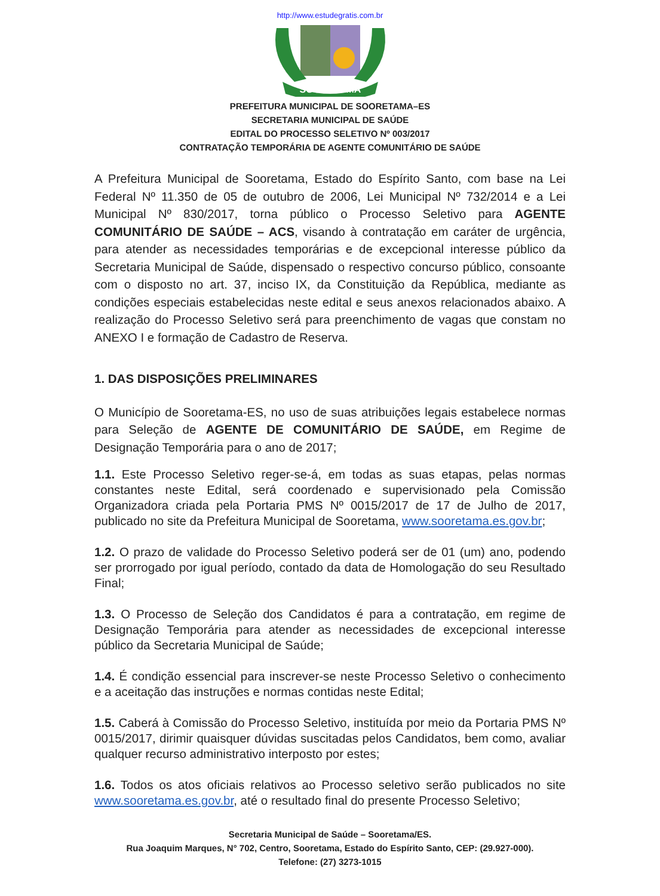http://www.estudegratis.com.br
SOORETAMA
PREFEITURA MUNICIPAL DE SOORETAMA–ES
SECRETARIA MUNICIPAL DE SAÚDE
EDITAL DO PROCESSO SELETIVO Nº 003/2017
CONTRATAÇÃO TEMPORÁRIA DE AGENTE COMUNITÁRIO DE SAÚDE
A Prefeitura Municipal de Sooretama, Estado do Espírito Santo, com base na Lei Federal Nº 11.350 de 05 de outubro de 2006, Lei Municipal Nº 732/2014 e a Lei Municipal Nº 830/2017, torna público o Processo Seletivo para AGENTE COMUNITÁRIO DE SAÚDE – ACS, visando à contratação em caráter de urgência, para atender as necessidades temporárias e de excepcional interesse público da Secretaria Municipal de Saúde, dispensado o respectivo concurso público, consoante com o disposto no art. 37, inciso IX, da Constituição da República, mediante as condições especiais estabelecidas neste edital e seus anexos relacionados abaixo. A realização do Processo Seletivo será para preenchimento de vagas que constam no ANEXO I e formação de Cadastro de Reserva.
1. DAS DISPOSIÇÕES PRELIMINARES
O Município de Sooretama-ES, no uso de suas atribuições legais estabelece normas para Seleção de AGENTE DE COMUNITÁRIO DE SAÚDE, em Regime de Designação Temporária para o ano de 2017;
1.1. Este Processo Seletivo reger-se-á, em todas as suas etapas, pelas normas constantes neste Edital, será coordenado e supervisionado pela Comissão Organizadora criada pela Portaria PMS Nº 0015/2017 de 17 de Julho de 2017, publicado no site da Prefeitura Municipal de Sooretama, www.sooretama.es.gov.br;
1.2. O prazo de validade do Processo Seletivo poderá ser de 01 (um) ano, podendo ser prorrogado por igual período, contado da data de Homologação do seu Resultado Final;
1.3. O Processo de Seleção dos Candidatos é para a contratação, em regime de Designação Temporária para atender as necessidades de excepcional interesse público da Secretaria Municipal de Saúde;
1.4. É condição essencial para inscrever-se neste Processo Seletivo o conhecimento e a aceitação das instruções e normas contidas neste Edital;
1.5. Caberá à Comissão do Processo Seletivo, instituída por meio da Portaria PMS Nº 0015/2017, dirimir quaisquer dúvidas suscitadas pelos Candidatos, bem como, avaliar qualquer recurso administrativo interposto por estes;
1.6. Todos os atos oficiais relativos ao Processo seletivo serão publicados no site www.sooretama.es.gov.br, até o resultado final do presente Processo Seletivo;
Secretaria Municipal de Saúde – Sooretama/ES.
Rua Joaquim Marques, N° 702, Centro, Sooretama, Estado do Espírito Santo, CEP: (29.927-000).
Telefone: (27) 3273-1015